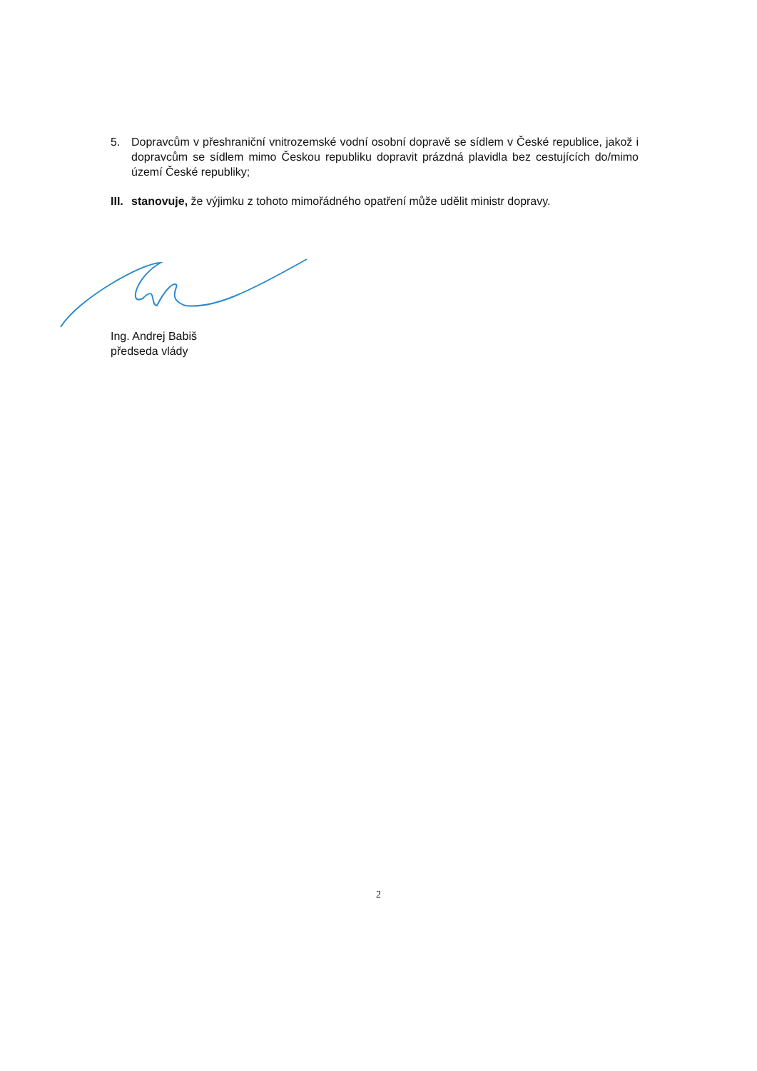5. Dopravcům v přeshraniční vnitrozemské vodní osobní dopravě se sídlem v České republice, jakož i dopravcům se sídlem mimo Českou republiku dopravit prázdná plavidla bez cestujících do/mimo území České republiky;
III.
stanovuje, že výjimku z tohoto mimořádného opatření může udělit ministr dopravy.
Ing. Andrej Babiš
předseda vlády
2